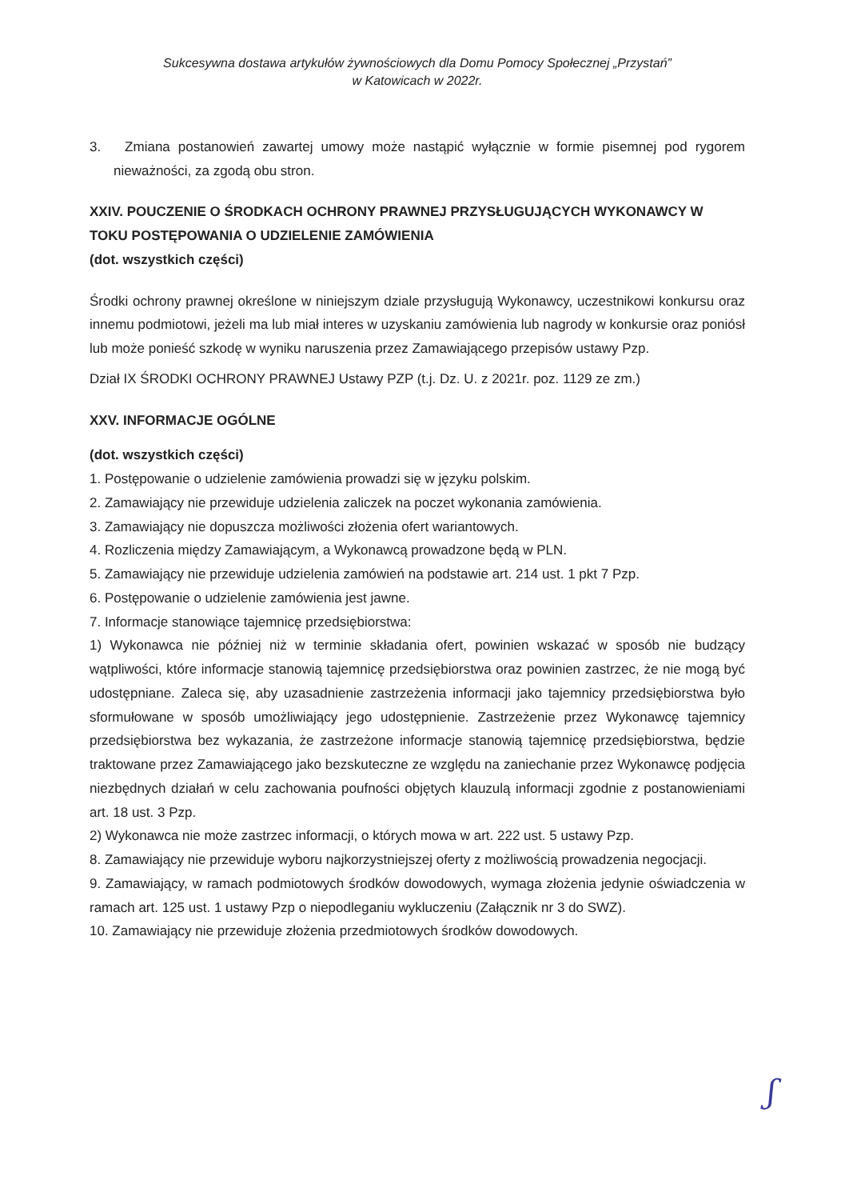Sukcesywna dostawa artykułów żywnościowych dla Domu Pomocy Społecznej „Przystań”
w Katowicach w 2022r.
3. Zmiana postanowień zawartej umowy może nastąpić wyłącznie w formie pisemnej pod rygorem nieważności, za zgodą obu stron.
XXIV. POUCZENIE O ŚRODKACH OCHRONY PRAWNEJ PRZYSŁUGUJĄCYCH WYKONAWCY W TOKU POSTĘPOWANIA O UDZIELENIE ZAMÓWIENIA
(dot. wszystkich części)
Środki ochrony prawnej określone w niniejszym dziale przysługują Wykonawcy, uczestnikowi konkursu oraz innemu podmiotowi, jeżeli ma lub miał interes w uzyskaniu zamówienia lub nagrody w konkursie oraz poniósł lub może ponieść szkodę w wyniku naruszenia przez Zamawiającego przepisów ustawy Pzp.
Dział IX ŚRODKI OCHRONY PRAWNEJ Ustawy PZP (t.j. Dz. U. z 2021r. poz. 1129 ze zm.)
XXV. INFORMACJE OGÓLNE
(dot. wszystkich części)
1. Postępowanie o udzielenie zamówienia prowadzi się w języku polskim.
2. Zamawiający nie przewiduje udzielenia zaliczek na poczet wykonania zamówienia.
3. Zamawiający nie dopuszcza możliwości złożenia ofert wariantowych.
4. Rozliczenia między Zamawiającym, a Wykonawcą prowadzone będą w PLN.
5. Zamawiający nie przewiduje udzielenia zamówień na podstawie art. 214 ust. 1 pkt 7 Pzp.
6. Postępowanie o udzielenie zamówienia jest jawne.
7. Informacje stanowiące tajemnicę przedsiębiorstwa:
1) Wykonawca nie później niż w terminie składania ofert, powinien wskazać w sposób nie budzący wątpliwości, które informacje stanowią tajemnicę przedsiębiorstwa oraz powinien zastrzec, że nie mogą być udostępniane. Zaleca się, aby uzasadnienie zastrzeżenia informacji jako tajemnicy przedsiębiorstwa było sformułowane w sposób umożliwiający jego udostępnienie. Zastrzeżenie przez Wykonawcę tajemnicy przedsiębiorstwa bez wykazania, że zastrzeżone informacje stanowią tajemnicę przedsiębiorstwa, będzie traktowane przez Zamawiającego jako bezskuteczne ze względu na zaniechanie przez Wykonawcę podjęcia niezbędnych działań w celu zachowania poufności objętych klauzulą informacji zgodnie z postanowieniami art. 18 ust. 3 Pzp.
2) Wykonawca nie może zastrzec informacji, o których mowa w art. 222 ust. 5 ustawy Pzp.
8. Zamawiający nie przewiduje wyboru najkorzystniejszej oferty z możliwością prowadzenia negocjacji.
9. Zamawiający, w ramach podmiotowych środków dowodowych, wymaga złożenia jedynie oświadczenia w ramach art. 125 ust. 1 ustawy Pzp o niepodleganiu wykluczeniu (Załącznik nr 3 do SWZ).
10. Zamawiający nie przewiduje złożenia przedmiotowych środków dowodowych.
ʃ